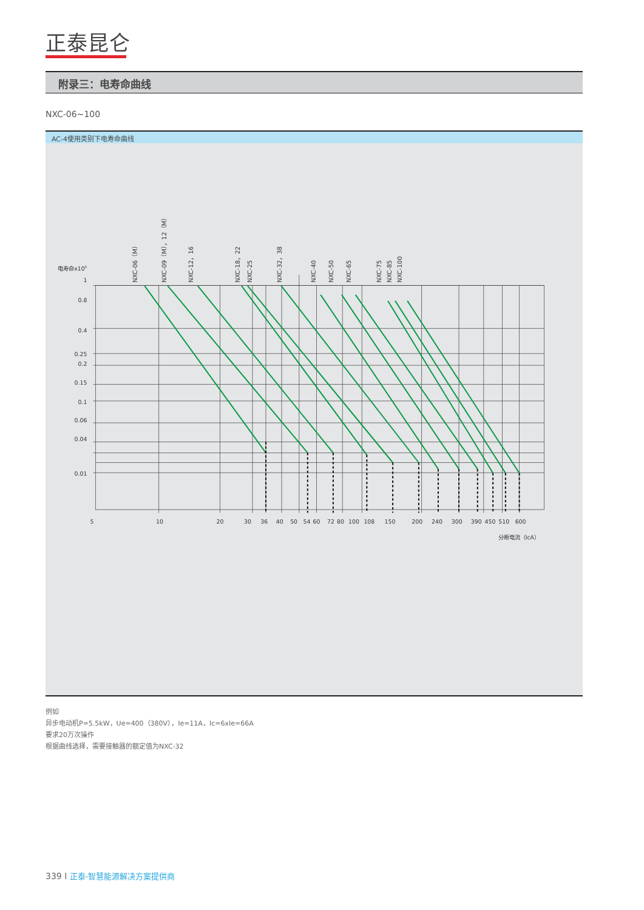正泰昆仑
附录三：电寿命曲线
NXC-06~100
AC-4使用类别下电寿命曲线
电寿命x106
1
0.8
0.4
0.25
0.2
0.15
0.1
0.06
0.04
0.01
5
10
20
30
36
40
50
54
60
72
80
100
108
150
200
240
300
390
450
510
600
分断电流（IcA）
NXC-06（M）
NXC-09（M），12（M）
NXC-12，16
NXC-18，22
NXC-25
NXC-32，38
NXC-40
NXC-50
NXC-65
NXC-75
NXC-85
NXC-100
例如
异步电动机P=5.5kW，Ue=400（380V），Ie=11A，Ic=6xIe=66A
要求20万次操作
根据曲线选择，需要接触器的额定值为NXC-32
339 I 正泰-智慧能源解决方案提供商